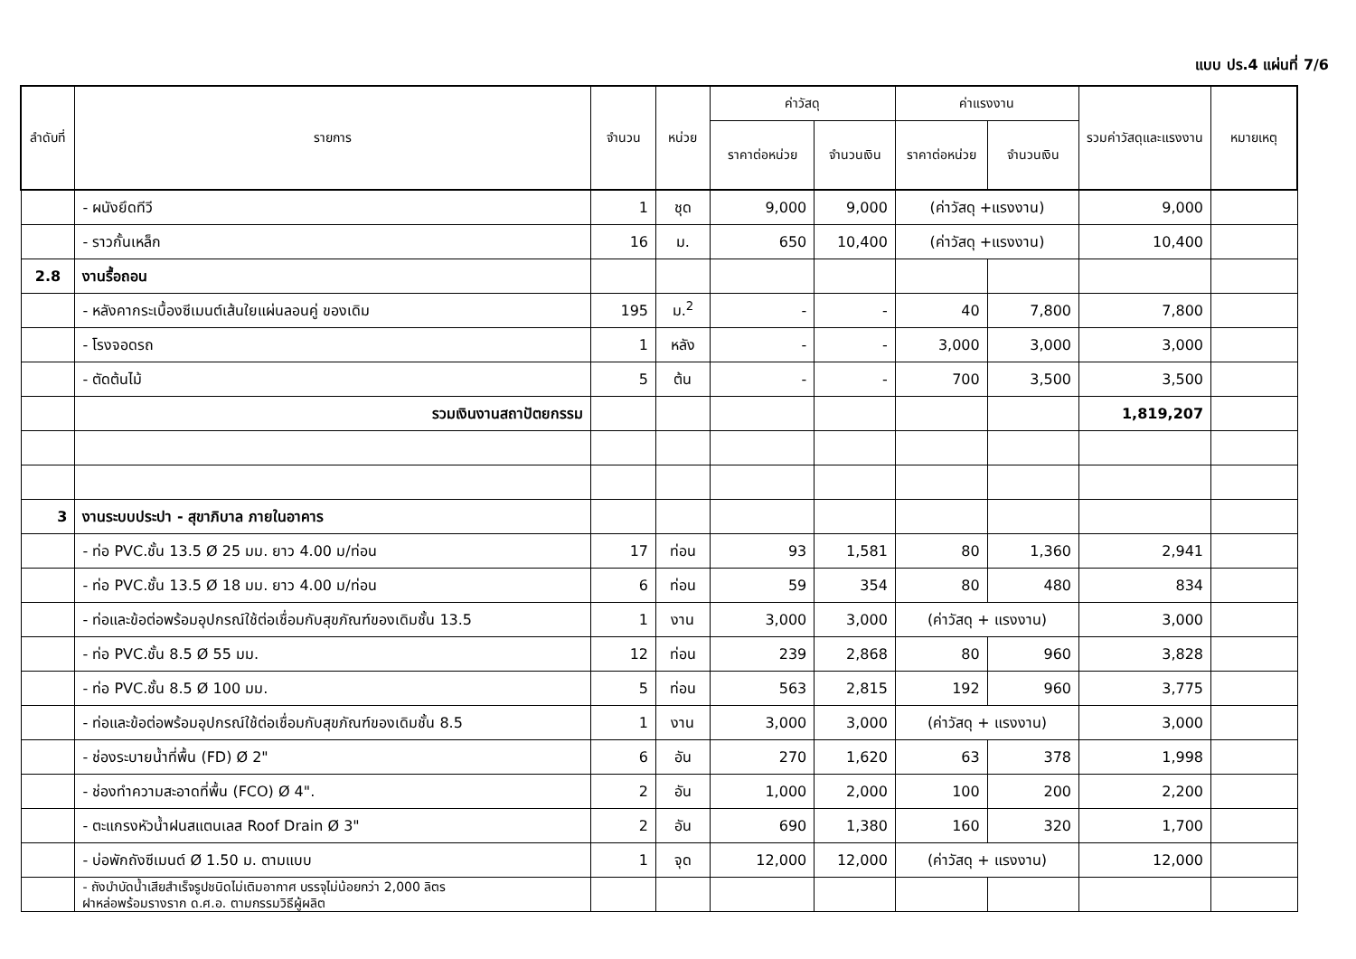แบบ ปร.4 แผ่นที่ 7/6
| ลำดับที่ | รายการ | จำนวน | หน่วย | ค่าวัสดุ | | ค่าแรงงาน | | รวมค่าวัสดุและแรงงาน | หมายเหตุ |
| --- | --- | --- | --- | --- | --- | --- | --- | --- | --- |
| | | | | ราคาต่อหน่วย | จำนวนเงิน | ราคาต่อหน่วย | จำนวนเงิน | | |
| | - ผนังยึดทีวี | 1 | ชุด | 9,000 | 9,000 | (ค่าวัสดุ +แรงงาน) | | 9,000 | |
| | - ราวกั้นเหล็ก | 16 | ม. | 650 | 10,400 | (ค่าวัสดุ +แรงงาน) | | 10,400 | |
| 2.8 | งานรื้อถอน | | | | | | | | |
| | - หลังคากระเบื้องซีเมนต์เส้นใยแผ่นลอนคู่ ของเดิม | 195 | ม.<sup>2</sup> | - | - | 40 | 7,800 | 7,800 | |
| | - โรงจอดรถ | 1 | หลัง | - | - | 3,000 | 3,000 | 3,000 | |
| | - ตัดต้นไม้ | 5 | ต้น | - | - | 700 | 3,500 | 3,500 | |
| | รวมเงินงานสถาปัตยกรรม | | | | | | | 1,819,207 | |
| 3 | งานระบบประปา - สุขาภิบาล ภายในอาคาร | | | | | | | | |
| | - ท่อ PVC.ชั้น 13.5 Ø 25 มม. ยาว 4.00 ม/ท่อน | 17 | ท่อน | 93 | 1,581 | 80 | 1,360 | 2,941 | |
| | - ท่อ PVC.ชั้น 13.5 Ø 18 มม. ยาว 4.00 ม/ท่อน | 6 | ท่อน | 59 | 354 | 80 | 480 | 834 | |
| | - ท่อและข้อต่อพร้อมอุปกรณ์ใช้ต่อเชื่อมกับสุขภัณฑ์ของเดิมชั้น 13.5 | 1 | งาน | 3,000 | 3,000 | (ค่าวัสดุ + แรงงาน) | | 3,000 | |
| | - ท่อ PVC.ชั้น 8.5 Ø 55 มม. | 12 | ท่อน | 239 | 2,868 | 80 | 960 | 3,828 | |
| | - ท่อ PVC.ชั้น 8.5 Ø 100 มม. | 5 | ท่อน | 563 | 2,815 | 192 | 960 | 3,775 | |
| | - ท่อและข้อต่อพร้อมอุปกรณ์ใช้ต่อเชื่อมกับสุขภัณฑ์ของเดิมชั้น 8.5 | 1 | งาน | 3,000 | 3,000 | (ค่าวัสดุ + แรงงาน) | | 3,000 | |
| | - ช่องระบายน้ำที่พื้น (FD) Ø 2" | 6 | อัน | 270 | 1,620 | 63 | 378 | 1,998 | |
| | - ช่องทำความสะอาดที่พื้น (FCO) Ø 4". | 2 | อัน | 1,000 | 2,000 | 100 | 200 | 2,200 | |
| | - ตะแกรงหัวน้ำฝนสแตนเลส Roof Drain Ø 3" | 2 | อัน | 690 | 1,380 | 160 | 320 | 1,700 | |
| | - บ่อพักถังซีเมนต์ Ø 1.50 ม. ตามแบบ | 1 | จุด | 12,000 | 12,000 | (ค่าวัสดุ + แรงงาน) | | 12,000 | |
| | - ถังบำบัดน้ำเสียสำเร็จรูปชนิดไม่เติมอากาศ บรรจุไม่น้อยกว่า 2,000 ลิตร ฝาหล่อพร้อมรางราก ด.ศ.อ. ตามกรรมวิธีผู้ผลิต | | | | | | | | |